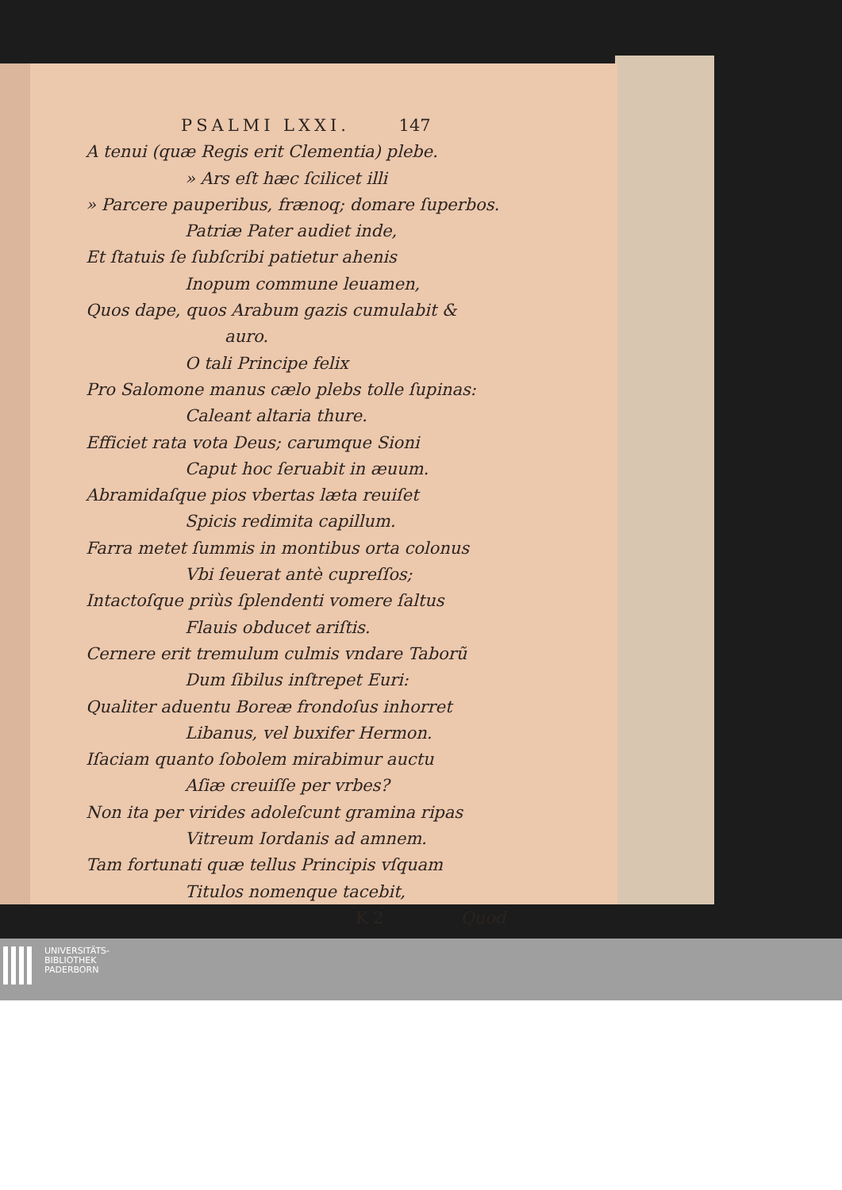PSALMI LXXI. 147
A tenui (quæ Regis erit Clementia) plebe.
» Ars eſt hæc ſcilicet illi
» Parcere pauperibus, frænoq; domare ſuperbos.
Patriæ Pater audiet inde,
Et ſtatuis ſe ſubſcribi patietur ahenis
Inopum commune leuamen,
Quos dape, quos Arabum gazis cumulabit &
auro.
O tali Principe felix
Pro Salomone manus cælo plebs tolle ſupinas:
Caleant altaria thure.
Efficiet rata vota Deus; carumque Sioni
Caput hoc ſeruabit in æuum.
Abramidaſque pios vbertas læta reuiſet
Spicis redimita capillum.
Farra metet ſummis in montibus orta colonus
Vbi ſeuerat antè cupreſſos;
Intactoſque priùs ſplendenti vomere ſaltus
Flauis obducet ariſtis.
Cernere erit tremulum culmis vndare Taborũ
Dum ſibilus inſtrepet Euri:
Qualiter aduentu Boreæ frondoſus inhorret
Libanus, vel buxifer Hermon.
Iſaciam quanto ſobolem mirabimur auctu
Aſiæ creuiſſe per vrbes?
Non ita per virides adoleſcunt gramina ripas
Vitreum Iordanis ad amnem.
Tam fortunati quæ tellus Principis vſquam
Titulos nomenque tacebit,
K 2 Quod
UNIVERSITÄTS-
BIBLIOTHEK
PADERBORN